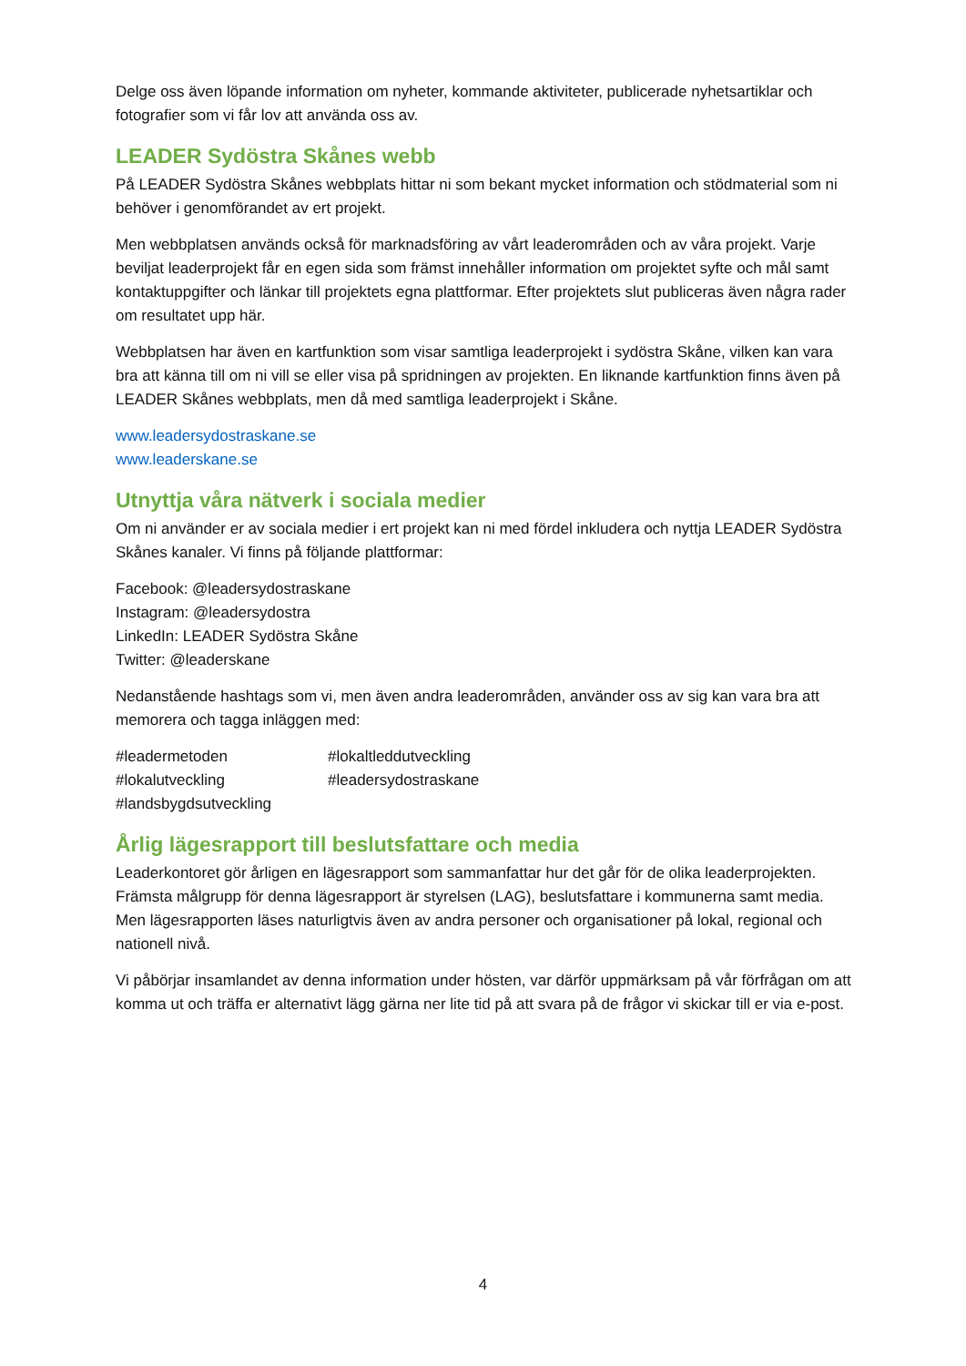Delge oss även löpande information om nyheter, kommande aktiviteter, publicerade nyhetsartiklar och fotografier som vi får lov att använda oss av.
LEADER Sydöstra Skånes webb
På LEADER Sydöstra Skånes webbplats hittar ni som bekant mycket information och stödmaterial som ni behöver i genomförandet av ert projekt.
Men webbplatsen används också för marknadsföring av vårt leaderområden och av våra projekt. Varje beviljat leaderprojekt får en egen sida som främst innehåller information om projektet syfte och mål samt kontaktuppgifter och länkar till projektets egna plattformar. Efter projektets slut publiceras även några rader om resultatet upp här.
Webbplatsen har även en kartfunktion som visar samtliga leaderprojekt i sydöstra Skåne, vilken kan vara bra att känna till om ni vill se eller visa på spridningen av projekten. En liknande kartfunktion finns även på LEADER Skånes webbplats, men då med samtliga leaderprojekt i Skåne.
www.leadersydostraskane.se
www.leaderskane.se
Utnyttja våra nätverk i sociala medier
Om ni använder er av sociala medier i ert projekt kan ni med fördel inkludera och nyttja LEADER Sydöstra Skånes kanaler. Vi finns på följande plattformar:
Facebook: @leadersydostraskane
Instagram: @leadersydostra
LinkedIn: LEADER Sydöstra Skåne
Twitter: @leaderskane
Nedanstående hashtags som vi, men även andra leaderområden, använder oss av sig kan vara bra att memorera och tagga inläggen med:
#leadermetoden
#lokaltleddutveckling
#lokalutveckling
#leadersydostraskane
#landsbygdsutveckling
Årlig lägesrapport till beslutsfattare och media
Leaderkontoret gör årligen en lägesrapport som sammanfattar hur det går för de olika leaderprojekten. Främsta målgrupp för denna lägesrapport är styrelsen (LAG), beslutsfattare i kommunerna samt media. Men lägesrapporten läses naturligtvis även av andra personer och organisationer på lokal, regional och nationell nivå.
Vi påbörjar insamlandet av denna information under hösten, var därför uppmärksam på vår förfrågan om att komma ut och träffa er alternativt lägg gärna ner lite tid på att svara på de frågor vi skickar till er via e-post.
4